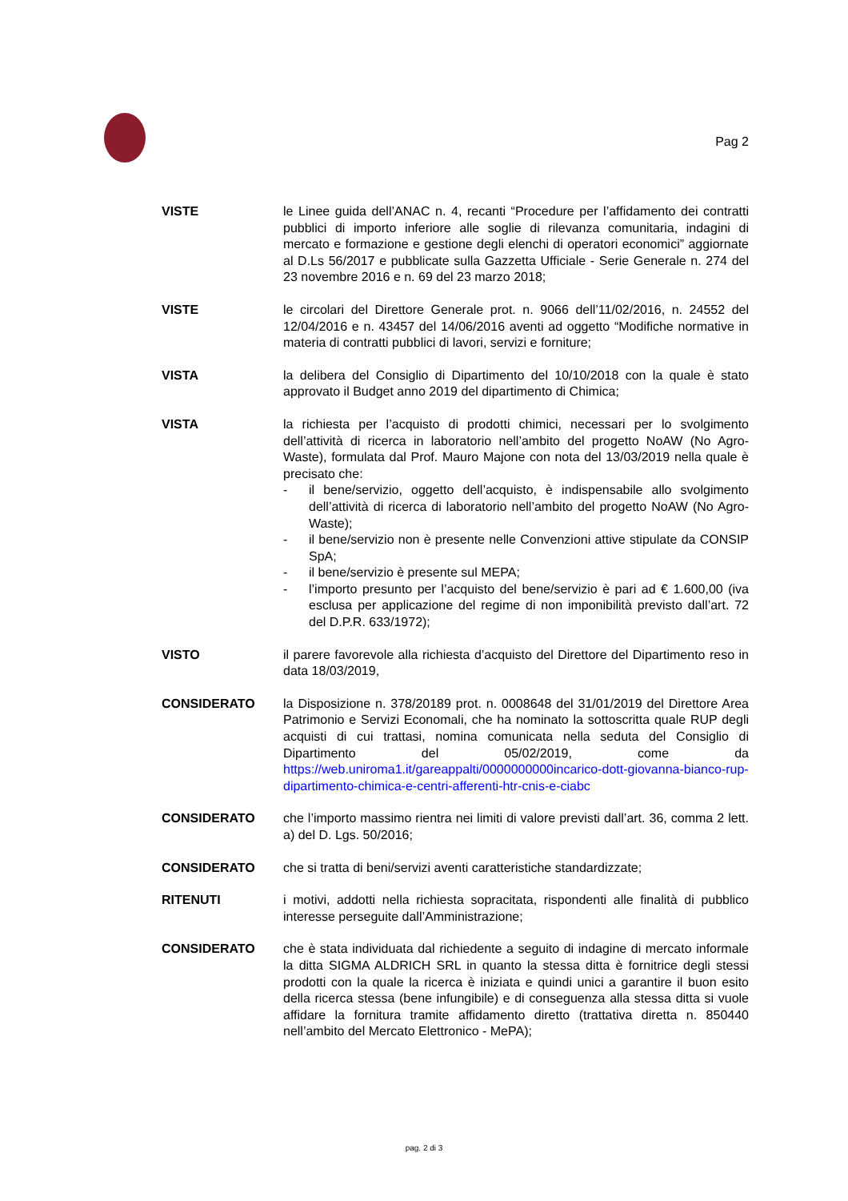Pag 2
VISTE le Linee guida dell’ANAC n. 4, recanti “Procedure per l’affidamento dei contratti pubblici di importo inferiore alle soglie di rilevanza comunitaria, indagini di mercato e formazione e gestione degli elenchi di operatori economici” aggiornate al D.Ls 56/2017 e pubblicate sulla Gazzetta Ufficiale - Serie Generale n. 274 del 23 novembre 2016 e n. 69 del 23 marzo 2018;
VISTE le circolari del Direttore Generale prot. n. 9066 dell’11/02/2016, n. 24552 del 12/04/2016 e n. 43457 del 14/06/2016 aventi ad oggetto “Modifiche normative in materia di contratti pubblici di lavori, servizi e forniture;
VISTA la delibera del Consiglio di Dipartimento del 10/10/2018 con la quale è stato approvato il Budget anno 2019 del dipartimento di Chimica;
VISTA la richiesta per l’acquisto di prodotti chimici, necessari per lo svolgimento dell’attività di ricerca in laboratorio nell’ambito del progetto NoAW (No Agro-Waste), formulata dal Prof. Mauro Majone con nota del 13/03/2019 nella quale è precisato che:
- il bene/servizio, oggetto dell’acquisto, è indispensabile allo svolgimento dell’attività di ricerca di laboratorio nell’ambito del progetto NoAW (No Agro-Waste);
- il bene/servizio non è presente nelle Convenzioni attive stipulate da CONSIP SpA;
- il bene/servizio è presente sul MEPA;
- l’importo presunto per l’acquisto del bene/servizio è pari ad € 1.600,00 (iva esclusa per applicazione del regime di non imponibilità previsto dall’art. 72 del D.P.R. 633/1972);
VISTO il parere favorevole alla richiesta d’acquisto del Direttore del Dipartimento reso in data 18/03/2019,
CONSIDERATO la Disposizione n. 378/20189 prot. n. 0008648 del 31/01/2019 del Direttore Area Patrimonio e Servizi Economali, che ha nominato la sottoscritta quale RUP degli acquisti di cui trattasi, nomina comunicata nella seduta del Consiglio di Dipartimento del 05/02/2019, come da https://web.uniroma1.it/gareappalti/0000000000incarico-dott-giovanna-bianco-rup-dipartimento-chimica-e-centri-afferenti-htr-cnis-e-ciabc
CONSIDERATO che l’importo massimo rientra nei limiti di valore previsti dall’art. 36, comma 2 lett. a) del D. Lgs. 50/2016;
CONSIDERATO che si tratta di beni/servizi aventi caratteristiche standardizzate;
RITENUTI i motivi, addotti nella richiesta sopracitata, rispondenti alle finalità di pubblico interesse perseguite dall’Amministrazione;
CONSIDERATO che è stata individuata dal richiedente a seguito di indagine di mercato informale la ditta SIGMA ALDRICH SRL in quanto la stessa ditta è fornitrice degli stessi prodotti con la quale la ricerca è iniziata e quindi unici a garantire il buon esito della ricerca stessa (bene infungibile) e di conseguenza alla stessa ditta si vuole affidare la fornitura tramite affidamento diretto (trattativa diretta n. 850440 nell’ambito del Mercato Elettronico - MePA);
pag. 2 di 3